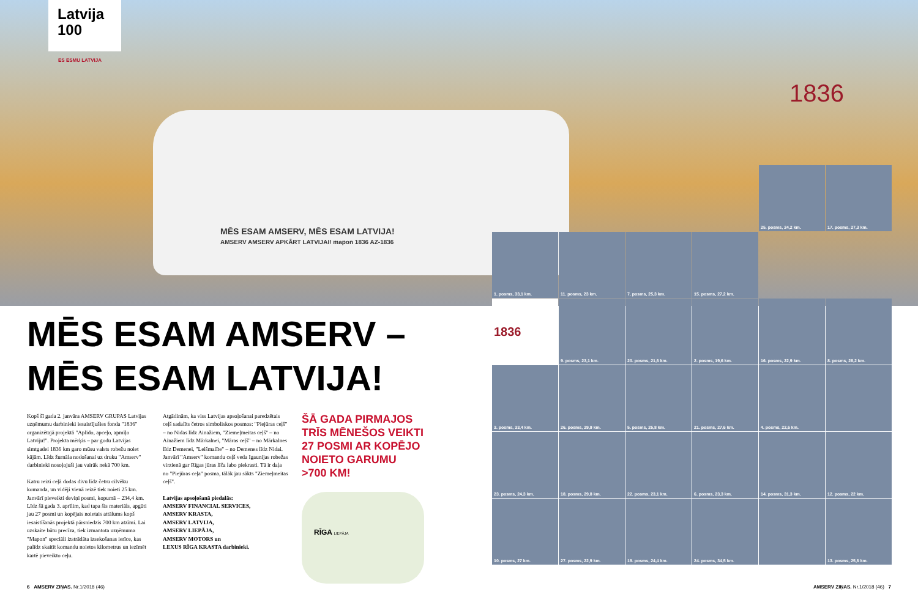Latvija
100
ES ESMU LATVIJA
MĒS ESAM AMSERV, MĒS ESAM LATVIJA!
AMSERV AMSERV APKĀRT LATVIJAI! mapon 1836 AZ-1836
1836
25. posms, 24,2 km.
17. posms, 27,3 km.
1. posms, 33,1 km.
11. posms, 23 km.
7. posms, 25,3 km.
15. posms, 27,2 km.
1836
9. posms, 23,1 km.
20. posms, 21,6 km.
2. posms, 19,6 km.
16. posms, 22,9 km.
8. posms, 28,2 km.
3. posms, 33,4 km.
26. posms, 29,9 km.
5. posms, 25,8 km.
21. posms, 27,6 km.
4. posms, 22,6 km.
23. posms, 24,3 km.
18. posms, 29,8 km.
22. posms, 23,1 km.
6. posms, 23,3 km.
14. posms, 31,3 km.
12. posms, 22 km.
10. posms, 27 km.
27. posms, 22,9 km.
19. posms, 24,4 km.
24. posms, 34,5 km.
13. posms, 25,6 km.
MĒS ESAM AMSERV –
MĒS ESAM LATVIJA!
Kopš šī gada 2. janvāra AMSERV GRUPAS Latvijas uzņēmumu darbinieki iesaistījušies fonda "1836" organizētajā projektā "Aplido, apceļo, apmīļo Latviju!". Projekta mērķis – par godu Latvijas simtgadei 1836 km garo mūsu valsts robežu noiet kājām. Līdz žurnāla nodošanai uz druku "Amserv" darbinieki nosoļojuši jau vairāk nekā 700 km.
Katru reizi ceļā dodas divu līdz četru cilvēku komanda, un vidēji vienā reizē tiek noieti 25 km. Janvārī pieveikti deviņi posmi, kopumā – 234,4 km. Līdz šā gada 3. aprīlim, kad tapa šis materiāls, apgūti jau 27 posmi un kopējais noietais attālums kopš iesaistīšanās projektā pārsniedzis 700 km atzīmi. Lai uzskaite būtu precīza, tiek izmantota uzņēmuma "Mapon" speciāli izstrādāta izsekošanas ierīce, kas palīdz skaitīt komandu noietos kilometrus un iezīmēt kartē pieveikto ceļu.
Atgādinām, ka viss Latvijas apsoļošanai paredzētais ceļš sadalīts četros simboliskos posmos: "Piejūras ceļš" – no Nidas līdz Ainažiem, "Ziemeļmeitas ceļš" – no Ainažiem līdz Mārkalnei, "Māras ceļš" – no Mārkalnes līdz Demenei, "Leišmalīte" – no Demenes līdz Nidai. Janvārī "Amserv" komandu ceļš veda Igaunijas robežas virzienā gar Rīgas jūras līča labo piekrasti. Tā ir daļa no "Piejūras ceļa" posma, tālāk jau sākts "Ziemeļmeitas ceļš".
Latvijas apsoļošanā piedalās:
AMSERV FINANCIAL SERVICES,
AMSERV KRASTA,
AMSERV LATVIJA,
AMSERV LIEPĀJA,
AMSERV MOTORS un
LEXUS RĪGA KRASTA darbinieki.
ŠĀ GADA PIRMAJOS TRĪS MĒNEŠOS VEIKTI 27 POSMI AR KOPĒJO NOIETO GARUMU >700 KM!
RĪGA LIEPĀJA
6 AMSERV ZIŅAS. Nr.1/2018 (46)
AMSERV ZIŅAS. Nr.1/2018 (46) 7